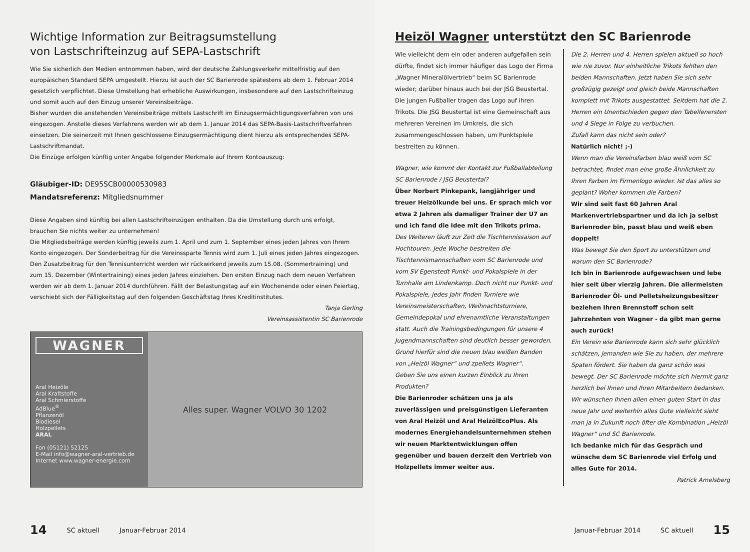Wichtige Information zur Beitragsumstellung
von Lastschrifteinzug auf SEPA-Lastschrift
Wie Sie sicherlich den Medien entnommen haben, wird der deutsche Zahlungsverkehr mittelfristig auf den europäischen Standard SEPA umgestellt. Hierzu ist auch der SC Barienrode spätestens ab dem 1. Februar 2014 gesetzlich verpflichtet. Diese Umstellung hat erhebliche Auswirkungen, insbesondere auf den Lastschrifteinzug und somit auch auf den Einzug unserer Vereinsbeiträge.
Bisher wurden die anstehenden Vereinsbeiträge mittels Lastschrift im Einzugsermächtigungsverfahren von uns eingezogen. Anstelle dieses Verfahrens werden wir ab dem 1. Januar 2014 das SEPA-Basis-Lastschriftverfahren einsetzen. Die seinerzeit mit Ihnen geschlossene Einzugsermächtigung dient hierzu als entsprechendes SEPA-Lastschriftmandat.
Die Einzüge erfolgen künftig unter Angabe folgender Merkmale auf Ihrem Kontoauszug:
Gläubiger-ID: DE95SCB00000530983
Mandatsreferenz: Mitgliedsnummer
Diese Angaben sind künftig bei allen Lastschrifteinzügen enthalten. Da die Umstellung durch uns erfolgt, brauchen Sie nichts weiter zu unternehmen!
Die Mitgliedsbeiträge werden künftig jeweils zum 1. April und zum 1. September eines jeden Jahres von Ihrem Konto eingezogen. Der Sonderbeitrag für die Vereinssparte Tennis wird zum 1. Juli eines jeden Jahres eingezogen. Den Zusatzbeitrag für den Tennisunterricht werden wir rückwirkend jeweils zum 15.08. (Sommertraining) und zum 15. Dezember (Wintertraining) eines jeden Jahres einziehen. Den ersten Einzug nach dem neuen Verfahren werden wir ab dem 1. Januar 2014 durchführen. Fällt der Belastungstag auf ein Wochenende oder einen Feiertag, verschiebt sich der Fälligkeitstag auf den folgenden Geschäftstag Ihres Kreditinstitutes.
Tanja Gerling
Vereinsassistentin SC Barienrode
WAGNER
Aral Heizöle
Aral Kraftstoffe
Aral Schmierstoffe
AdBlue<sup>®</sup>
Pflanzenöl
Biodiesel
Holzpellets
ARAL
Fon (05121) 52125
E-Mail info@wagner-aral-vertrieb.de
Internet www.wagner-energie.com
Alles super. Wagner VOLVO 30 1202
14 SC aktuell Januar-Februar 2014
Heizöl Wagner unterstützt den SC Barienrode
Wie vielleicht dem ein oder anderen aufgefallen sein dürfte, findet sich immer häufiger das Logo der Firma „Wagner Mineralölvertrieb“ beim SC Barienrode wieder; darüber hinaus auch bei der JSG Beustertal. Die jungen Fußballer tragen das Logo auf ihren Trikots. Die JSG Beustertal ist eine Gemeinschaft aus mehreren Vereinen im Umkreis, die sich zusammengeschlossen haben, um Punktspiele bestreiten zu können.
Wagner, wie kommt der Kontakt zur Fußballabteilung SC Barienrode / JSG Beustertal?
Über Norbert Pinkepank, langjähriger und treuer Heizölkunde bei uns. Er sprach mich vor etwa 2 Jahren als damaliger Trainer der U7 an und ich fand die Idee mit den Trikots prima.
Des Weiteren läuft zur Zeit die Tischtennissaison auf Hochtouren. Jede Woche bestreiten die Tischtennismannschaften vom SC Barienrode und vom SV Egenstedt Punkt- und Pokalspiele in der Turnhalle am Lindenkamp. Doch nicht nur Punkt- und Pokalspiele, jedes Jahr finden Turniere wie Vereinsmeisterschaften, Weihnachtsturniere, Gemeindepokal und ehrenamtliche Veranstaltungen statt. Auch die Trainingsbedingungen für unsere 4 Jugendmannschaften sind deutlich besser geworden. Grund hierfür sind die neuen blau weißen Banden von „Heizöl Wagner“ und zpellets Wagner“.
Geben Sie uns einen kurzen Einblick zu Ihren Produkten?
Die Barienroder schätzen uns ja als zuverlässigen und preisgünstigen Lieferanten von Aral Heizöl und Aral HeizölEcoPlus. Als modernes Energiehandelsunternehmen stehen wir neuen Marktentwicklungen offen gegenüber und bauen derzeit den Vertrieb von Holzpellets immer weiter aus.
Die 2. Herren und 4. Herren spielen aktuell so hoch wie nie zuvor. Nur einheitliche Trikots fehlten den beiden Mannschaften. Jetzt haben Sie sich sehr großzügig gezeigt und gleich beide Mannschaften komplett mit Trikots ausgestattet. Seitdem hat die 2. Herren ein Unentschieden gegen den Tabellenersten und 4 Siege in Folge zu verbuchen.
Zufall kann das nicht sein oder?
Natürlich nicht! ;-)
Wenn man die Vereinsfarben blau weiß vom SC betrachtet, findet man eine große Ähnlichkeit zu Ihren Farben im Firmenlogo wieder. Ist das alles so geplant? Woher kommen die Farben?
Wir sind seit fast 60 Jahren Aral Markenvertriebspartner und da ich ja selbst Barienroder bin, passt blau und weiß eben doppelt!
Was bewegt Sie den Sport zu unterstützen und warum den SC Barienrode?
Ich bin in Barienrode aufgewachsen und lebe hier seit über vierzig Jahren. Die allermeisten Barienroder Öl- und Pelletsheizungsbesitzer beziehen Ihren Brennstoff schon seit Jahrzehnten von Wagner - da gibt man gerne auch zurück!
Ein Verein wie Barienrode kann sich sehr glücklich schätzen, jemanden wie Sie zu haben, der mehrere Spaten fördert. Sie haben da ganz schön was bewegt. Der SC Barienrode möchte sich hiermit ganz herzlich bei Ihnen und Ihren Mitarbeitern bedanken. Wir wünschen Ihnen allen einen guten Start in das neue Jahr und weiterhin alles Gute vielleicht sieht man ja in Zukunft noch öfter die Kombination „Heizöl Wagner“ und SC Barienrode.
Ich bedanke mich für das Gespräch und wünsche dem SC Barienrode viel Erfolg und alles Gute für 2014.
Patrick Amelsberg
Januar-Februar 2014 SC aktuell 15